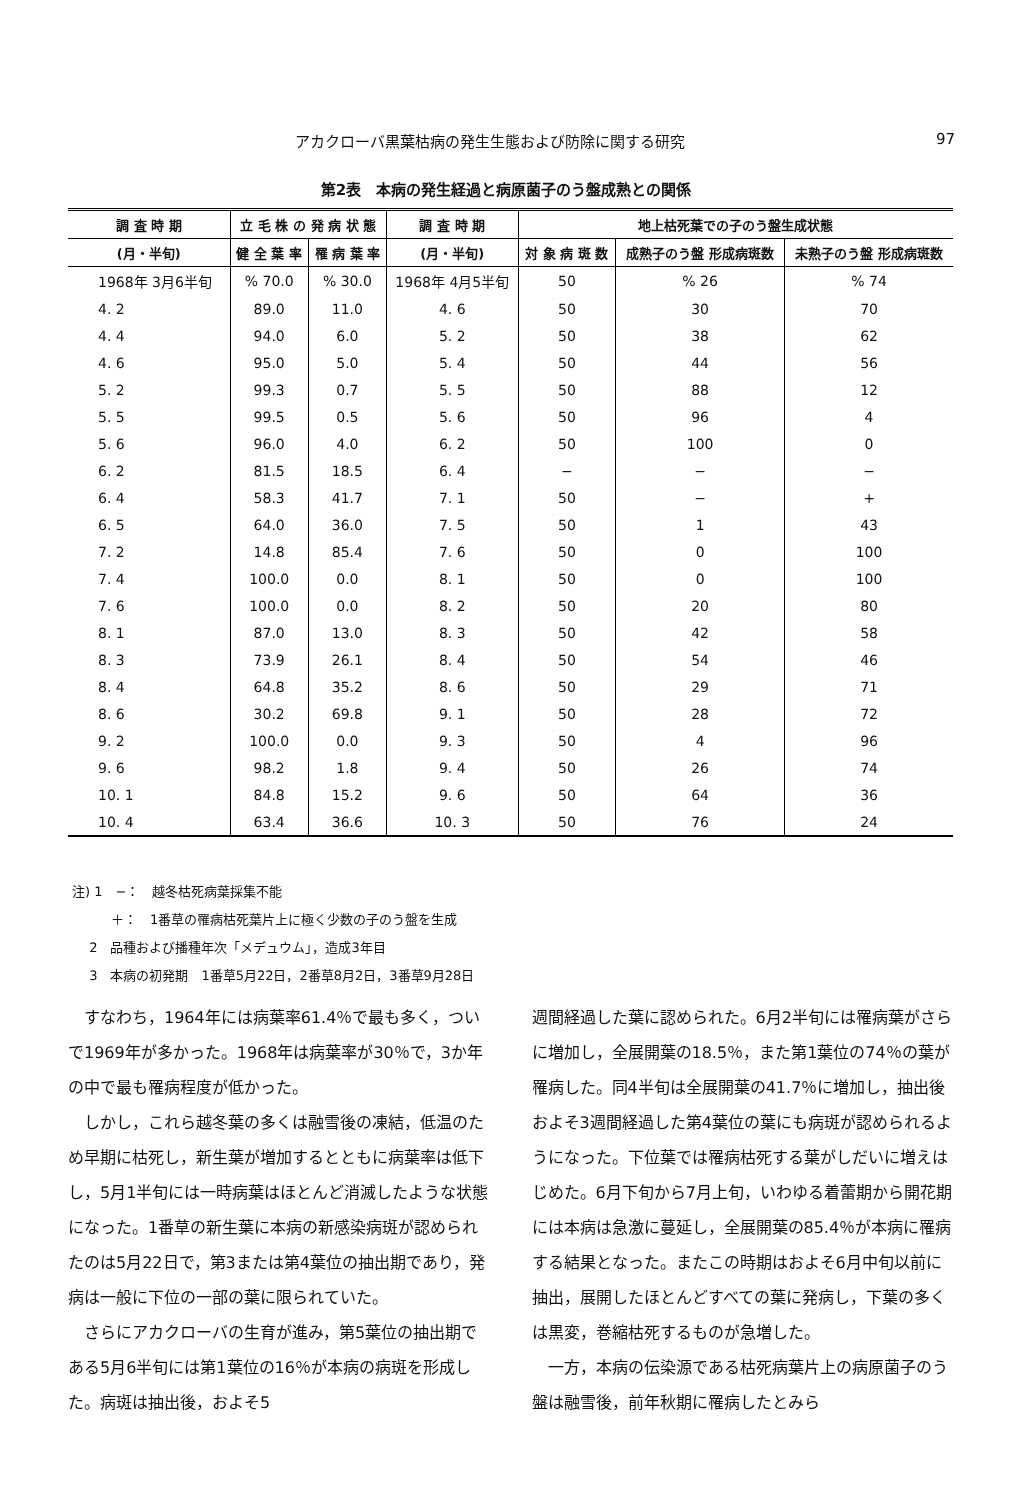アカクローバ黒葉枯病の発生生態および防除に関する研究 97
第2表　本病の発生経過と病原菌子のう盤成熟との関係
| 調 査 時 期 | 立 毛 株 の 発 病 状 態 | | 調 査 時 期 | 地上枯死葉での子のう盤生成状態 | | |
| --- | --- | --- | --- | --- | --- | --- |
| (月・半旬) | 健 全 葉 率 | 罹 病 葉 率 | (月・半旬) | 対 象 病 斑 数 | 成熟子のう盤 形成病斑数 | 未熟子のう盤 形成病斑数 |
| 1968年 3月6半旬 | % 70.0 | % 30.0 | 1968年 4月5半旬 | 50 | % 26 | % 74 |
| 4. 2 | 89.0 | 11.0 | 4. 6 | 50 | 30 | 70 |
| 4. 4 | 94.0 | 6.0 | 5. 2 | 50 | 38 | 62 |
| 4. 6 | 95.0 | 5.0 | 5. 4 | 50 | 44 | 56 |
| 5. 2 | 99.3 | 0.7 | 5. 5 | 50 | 88 | 12 |
| 5. 5 | 99.5 | 0.5 | 5. 6 | 50 | 96 | 4 |
| 5. 6 | 96.0 | 4.0 | 6. 2 | 50 | 100 | 0 |
| 6. 2 | 81.5 | 18.5 | 6. 4 | − | − | − |
| 6. 4 | 58.3 | 41.7 | 7. 1 | 50 | − | + |
| 6. 5 | 64.0 | 36.0 | 7. 5 | 50 | 1 | 43 |
| 7. 2 | 14.8 | 85.4 | 7. 6 | 50 | 0 | 100 |
| 7. 4 | 100.0 | 0.0 | 8. 1 | 50 | 0 | 100 |
| 7. 6 | 100.0 | 0.0 | 8. 2 | 50 | 20 | 80 |
| 8. 1 | 87.0 | 13.0 | 8. 3 | 50 | 42 | 58 |
| 8. 3 | 73.9 | 26.1 | 8. 4 | 50 | 54 | 46 |
| 8. 4 | 64.8 | 35.2 | 8. 6 | 50 | 29 | 71 |
| 8. 6 | 30.2 | 69.8 | 9. 1 | 50 | 28 | 72 |
| 9. 2 | 100.0 | 0.0 | 9. 3 | 50 | 4 | 96 |
| 9. 6 | 98.2 | 1.8 | 9. 4 | 50 | 26 | 74 |
| 10. 1 | 84.8 | 15.2 | 9. 6 | 50 | 64 | 36 |
| 10. 4 | 63.4 | 36.6 | 10. 3 | 50 | 76 | 24 |
注) 1　−：　越冬枯死病葉採集不能
   ＋：　1番草の罹病枯死葉片上に極く少数の子のう盤を生成
  2　品種および播種年次「メデュウム」，造成3年目
  3　本病の初発期　1番草5月22日，2番草8月2日，3番草9月28日
すなわち，1964年には病葉率61.4％で最も多く，ついで1969年が多かった。1968年は病葉率が30％で，3か年の中で最も罹病程度が低かった。
しかし，これら越冬葉の多くは融雪後の凍結，低温のため早期に枯死し，新生葉が増加するとともに病葉率は低下し，5月1半旬には一時病葉はほとんど消滅したような状態になった。1番草の新生葉に本病の新感染病斑が認められたのは5月22日で，第3または第4葉位の抽出期であり，発病は一般に下位の一部の葉に限られていた。
さらにアカクローバの生育が進み，第5葉位の抽出期である5月6半旬には第1葉位の16％が本病の病斑を形成した。病斑は抽出後，およそ5
週間経過した葉に認められた。6月2半旬には罹病葉がさらに増加し，全展開葉の18.5％，また第1葉位の74％の葉が罹病した。同4半旬は全展開葉の41.7％に増加し，抽出後およそ3週間経過した第4葉位の葉にも病斑が認められるようになった。下位葉では罹病枯死する葉がしだいに増えはじめた。6月下旬から7月上旬，いわゆる着蕾期から開花期には本病は急激に蔓延し，全展開葉の85.4％が本病に罹病する結果となった。またこの時期はおよそ6月中旬以前に抽出，展開したほとんどすべての葉に発病し，下葉の多くは黒変，巻縮枯死するものが急増した。
一方，本病の伝染源である枯死病葉片上の病原菌子のう盤は融雪後，前年秋期に罹病したとみら